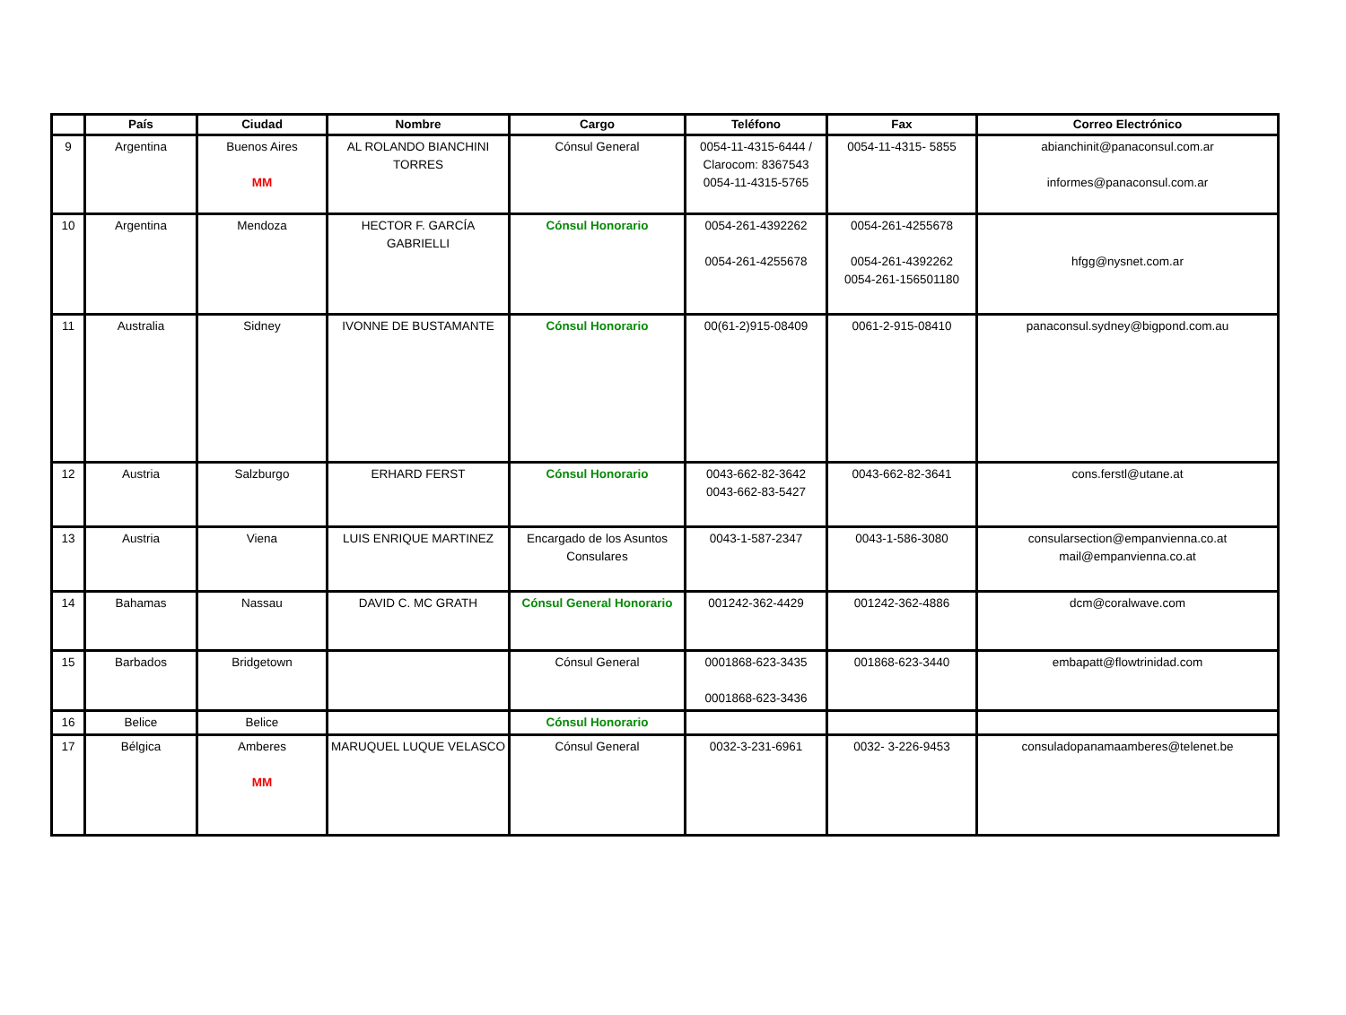| | País | Ciudad | Nombre | Cargo | Teléfono | Fax | Correo Electrónico |
| --- | --- | --- | --- | --- | --- | --- | --- |
| 9 | Argentina | Buenos Aires MM | AL ROLANDO BIANCHINI TORRES | Cónsul General | 0054-11-4315-6444 / Clarocom: 8367543 0054-11-4315-5765 | 0054-11-4315- 5855 | abianchinit@panaconsul.com.ar informes@panaconsul.com.ar |
| 10 | Argentina | Mendoza | HECTOR F. GARCÍA GABRIELLI | Cónsul Honorario | 0054-261-4392262 0054-261-4255678 | 0054-261-4255678 0054-261-4392262 0054-261-156501180 | hfgg@nysnet.com.ar |
| 11 | Australia | Sidney | IVONNE DE BUSTAMANTE | Cónsul Honorario | 00(61-2)915-08409 | 0061-2-915-08410 | panaconsul.sydney@bigpond.com.au |
| 12 | Austria | Salzburgo | ERHARD FERST | Cónsul Honorario | 0043-662-82-3642 0043-662-83-5427 | 0043-662-82-3641 | cons.ferstl@utane.at |
| 13 | Austria | Viena | LUIS ENRIQUE MARTINEZ | Encargado de los Asuntos Consulares | 0043-1-587-2347 | 0043-1-586-3080 | consularsection@empanvienna.co.at mail@empanvienna.co.at |
| 14 | Bahamas | Nassau | DAVID C. MC GRATH | Cónsul General Honorario | 001242-362-4429 | 001242-362-4886 | dcm@coralwave.com |
| 15 | Barbados | Bridgetown | | Cónsul General | 0001868-623-3435 0001868-623-3436 | 001868-623-3440 | embapatt@flowtrinidad.com |
| 16 | Belice | Belice | | Cónsul Honorario | | | |
| 17 | Bélgica | Amberes MM | MARUQUEL LUQUE VELASCO | Cónsul General | 0032-3-231-6961 | 0032- 3-226-9453 | consuladopanamaamberes@telenet.be |